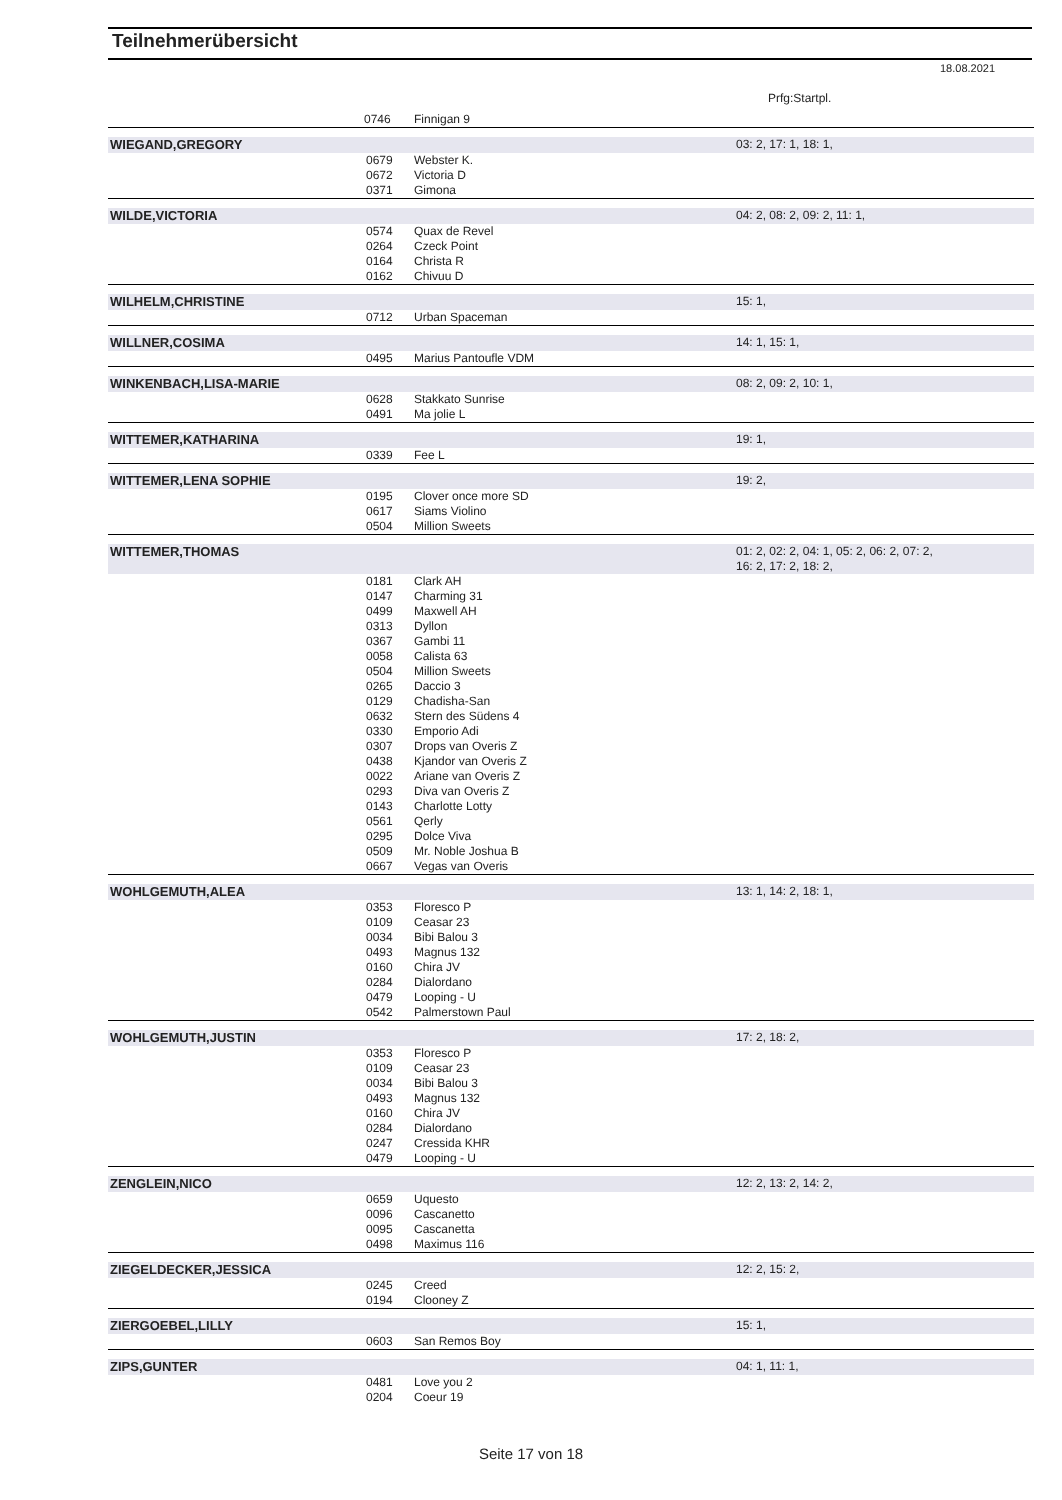Teilnehmerübersicht
18.08.2021
Prfg:Startpl.
| | 0746 | Finnigan 9 | |
| WIEGAND,GREGORY | | | 03: 2, 17: 1, 18: 1, |
| | 0679 | Webster K. | |
| | 0672 | Victoria D | |
| | 0371 | Gimona | |
| WILDE,VICTORIA | | | 04: 2, 08: 2, 09: 2, 11: 1, |
| | 0574 | Quax de Revel | |
| | 0264 | Czeck Point | |
| | 0164 | Christa R | |
| | 0162 | Chivuu D | |
| WILHELM,CHRISTINE | | | 15: 1, |
| | 0712 | Urban Spaceman | |
| WILLNER,COSIMA | | | 14: 1, 15: 1, |
| | 0495 | Marius Pantoufle VDM | |
| WINKENBACH,LISA-MARIE | | | 08: 2, 09: 2, 10: 1, |
| | 0628 | Stakkato Sunrise | |
| | 0491 | Ma jolie L | |
| WITTEMER,KATHARINA | | | 19: 1, |
| | 0339 | Fee L | |
| WITTEMER,LENA SOPHIE | | | 19: 2, |
| | 0195 | Clover once more SD | |
| | 0617 | Siams Violino | |
| | 0504 | Million Sweets | |
| WITTEMER,THOMAS | | | 01: 2, 02: 2, 04: 1, 05: 2, 06: 2, 07: 2, 16: 2, 17: 2, 18: 2, |
| | 0181 | Clark AH | |
| | 0147 | Charming 31 | |
| | 0499 | Maxwell AH | |
| | 0313 | Dyllon | |
| | 0367 | Gambi 11 | |
| | 0058 | Calista 63 | |
| | 0504 | Million Sweets | |
| | 0265 | Daccio 3 | |
| | 0129 | Chadisha-San | |
| | 0632 | Stern des Südens 4 | |
| | 0330 | Emporio Adi | |
| | 0307 | Drops van Overis Z | |
| | 0438 | Kjandor van Overis Z | |
| | 0022 | Ariane van Overis Z | |
| | 0293 | Diva van Overis Z | |
| | 0143 | Charlotte Lotty | |
| | 0561 | Qerly | |
| | 0295 | Dolce Viva | |
| | 0509 | Mr. Noble Joshua B | |
| | 0667 | Vegas van Overis | |
| WOHLGEMUTH,ALEA | | | 13: 1, 14: 2, 18: 1, |
| | 0353 | Floresco P | |
| | 0109 | Ceasar 23 | |
| | 0034 | Bibi Balou 3 | |
| | 0493 | Magnus 132 | |
| | 0160 | Chira JV | |
| | 0284 | Dialordano | |
| | 0479 | Looping - U | |
| | 0542 | Palmerstown Paul | |
| WOHLGEMUTH,JUSTIN | | | 17: 2, 18: 2, |
| | 0353 | Floresco P | |
| | 0109 | Ceasar 23 | |
| | 0034 | Bibi Balou 3 | |
| | 0493 | Magnus 132 | |
| | 0160 | Chira JV | |
| | 0284 | Dialordano | |
| | 0247 | Cressida KHR | |
| | 0479 | Looping - U | |
| ZENGLEIN,NICO | | | 12: 2, 13: 2, 14: 2, |
| | 0659 | Uquesto | |
| | 0096 | Cascanetto | |
| | 0095 | Cascanetta | |
| | 0498 | Maximus 116 | |
| ZIEGELDECKER,JESSICA | | | 12: 2, 15: 2, |
| | 0245 | Creed | |
| | 0194 | Clooney Z | |
| ZIERGOEBEL,LILLY | | | 15: 1, |
| | 0603 | San Remos Boy | |
| ZIPS,GUNTER | | | 04: 1, 11: 1, |
| | 0481 | Love you 2 | |
| | 0204 | Coeur 19 | |
Seite 17 von 18